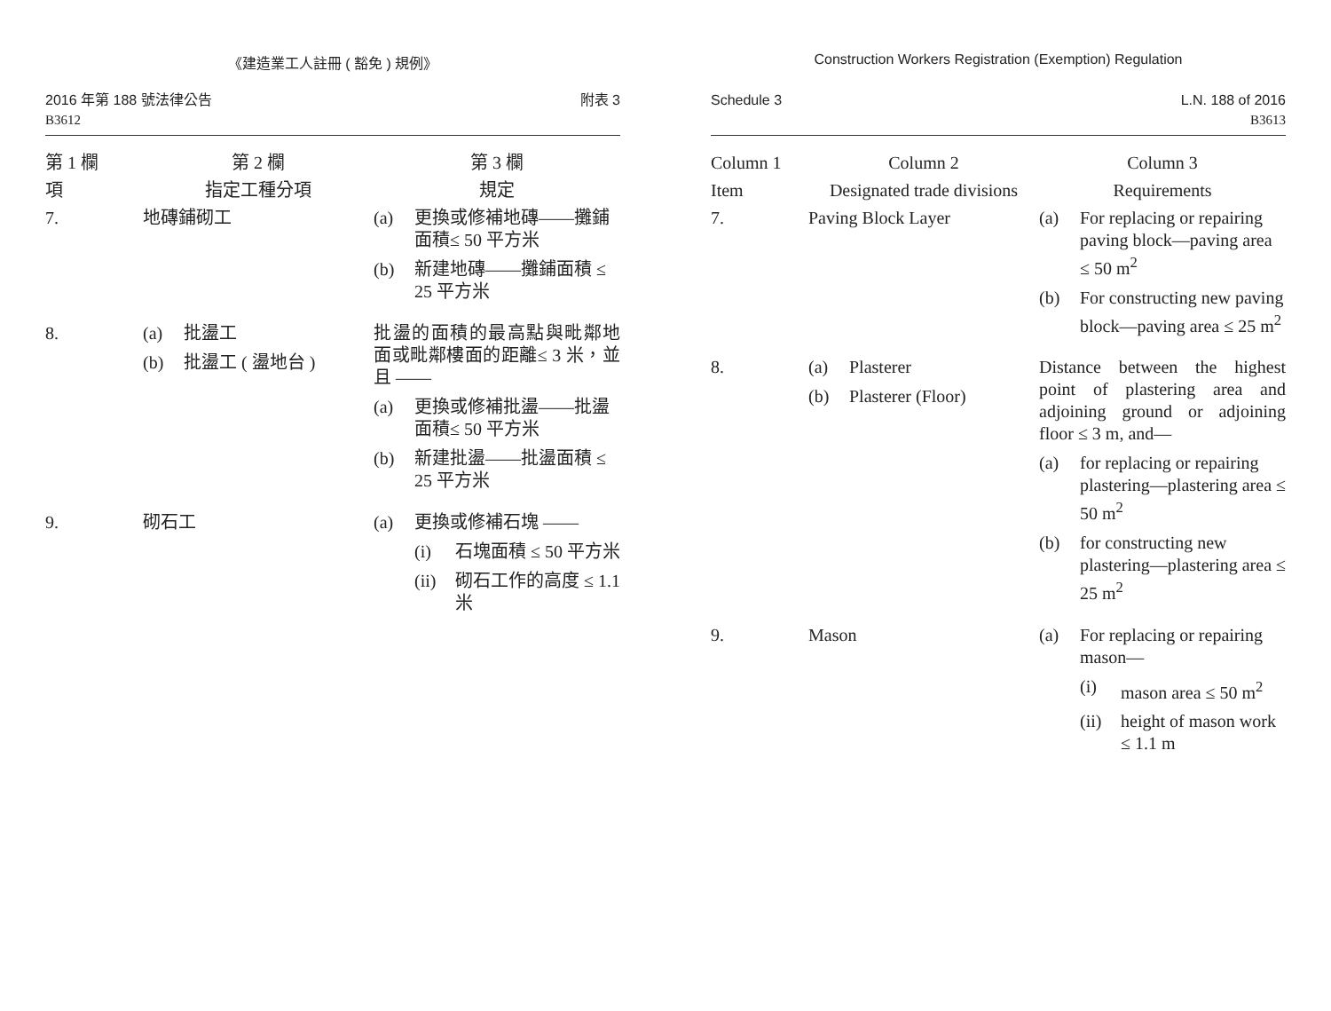《建造業工人註冊 ( 豁免 ) 規例》
2016 年第 188 號法律公告
B3612
附表 3
| 第 1 欄 | 第 2 欄 | 第 3 欄 |
| --- | --- | --- |
| 項 | 指定工種分項 | 規定 |
| 7. | 地磚鋪砌工 | (a) 更換或修補地磚——攤鋪面積≤ 50 平方米 (b) 新建地磚——攤鋪面積 ≤ 25 平方米 |
| 8. | (a) 批盪工 (b) 批盪工 ( 盪地台 ) | 批盪的面積的最高點與毗鄰地面或毗鄰樓面的距離≤ 3 米，並且 —— (a) 更換或修補批盪——批盪面積≤ 50 平方米 (b) 新建批盪——批盪面積 ≤ 25 平方米 |
| 9. | 砌石工 | (a) 更換或修補石塊 —— (i) 石塊面積 ≤ 50 平方米 (ii) 砌石工作的高度 ≤ 1.1 米 |
Construction Workers Registration (Exemption) Regulation
Schedule 3 L.N. 188 of 2016
B3613
| Column 1 | Column 2 | Column 3 |
| --- | --- | --- |
| Item | Designated trade divisions | Requirements |
| 7. | Paving Block Layer | (a) For replacing or repairing paving block—paving area ≤ 50 m<sup>2</sup> (b) For constructing new paving block—paving area ≤ 25 m<sup>2</sup> |
| 8. | (a) Plasterer (b) Plasterer (Floor) | Distance between the highest point of plastering area and adjoining ground or adjoining floor ≤ 3 m, and— (a) for replacing or repairing plastering—plastering area ≤ 50 m<sup>2</sup> (b) for constructing new plastering—plastering area ≤ 25 m<sup>2</sup> |
| 9. | Mason | (a) For replacing or repairing mason— (i) mason area ≤ 50 m<sup>2</sup> (ii) height of mason work ≤ 1.1 m |